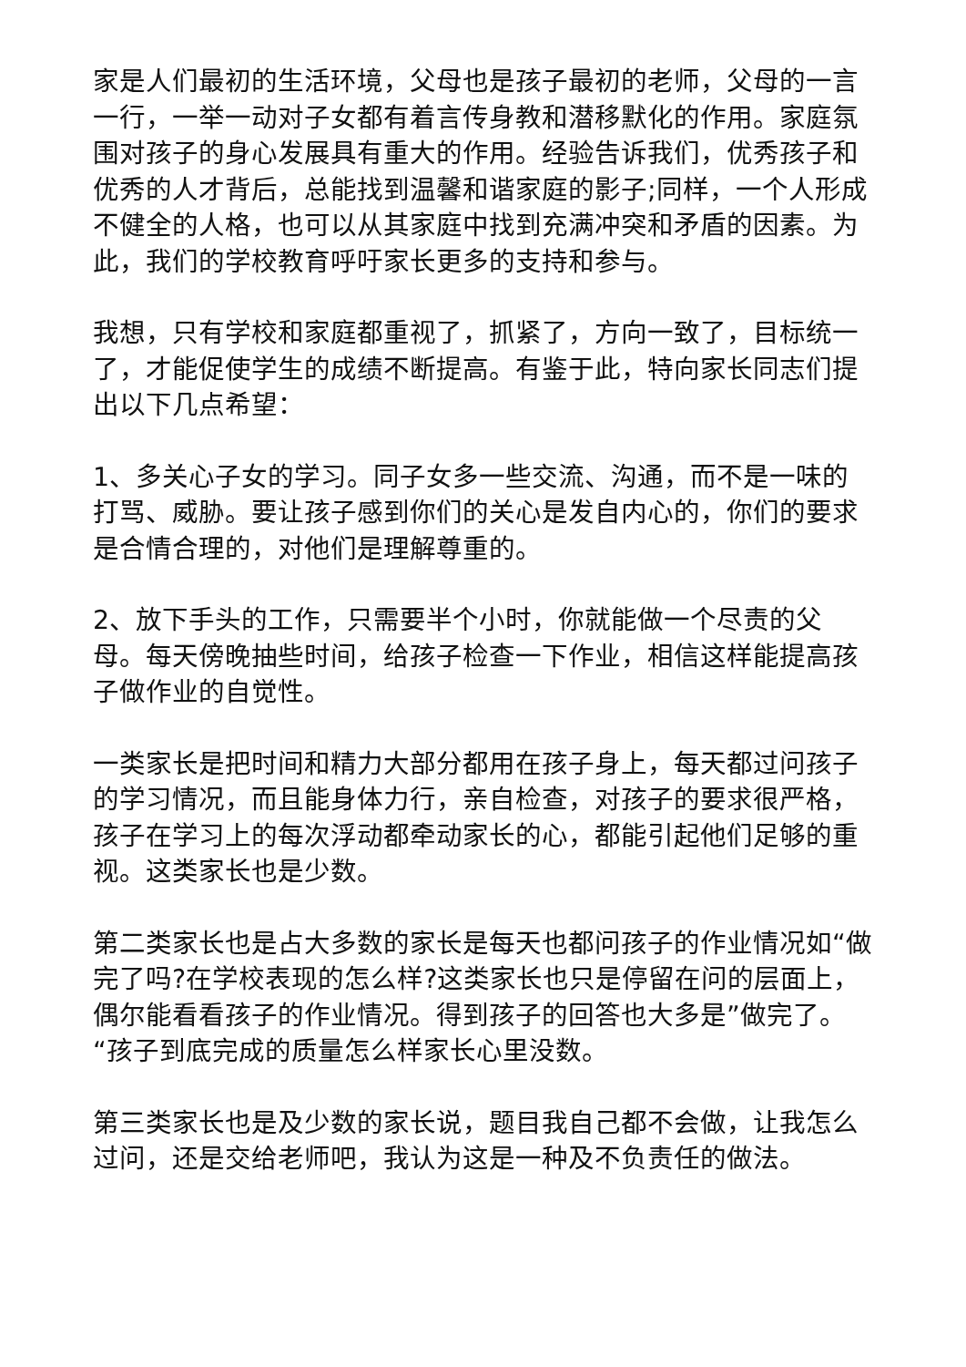家是人们最初的生活环境，父母也是孩子最初的老师，父母的一言一行，一举一动对子女都有着言传身教和潜移默化的作用。家庭氛围对孩子的身心发展具有重大的作用。经验告诉我们，优秀孩子和优秀的人才背后，总能找到温馨和谐家庭的影子;同样，一个人形成不健全的人格，也可以从其家庭中找到充满冲突和矛盾的因素。为此，我们的学校教育呼吁家长更多的支持和参与。
我想，只有学校和家庭都重视了，抓紧了，方向一致了，目标统一了，才能促使学生的成绩不断提高。有鉴于此，特向家长同志们提出以下几点希望：
1、多关心子女的学习。同子女多一些交流、沟通，而不是一味的打骂、威胁。要让孩子感到你们的关心是发自内心的，你们的要求是合情合理的，对他们是理解尊重的。
2、放下手头的工作，只需要半个小时，你就能做一个尽责的父母。每天傍晚抽些时间，给孩子检查一下作业，相信这样能提高孩子做作业的自觉性。
一类家长是把时间和精力大部分都用在孩子身上，每天都过问孩子的学习情况，而且能身体力行，亲自检查，对孩子的要求很严格，孩子在学习上的每次浮动都牵动家长的心，都能引起他们足够的重视。这类家长也是少数。
第二类家长也是占大多数的家长是每天也都问孩子的作业情况如“做完了吗?在学校表现的怎么样?这类家长也只是停留在问的层面上，偶尔能看看孩子的作业情况。得到孩子的回答也大多是”做完了。“孩子到底完成的质量怎么样家长心里没数。
第三类家长也是及少数的家长说，题目我自己都不会做，让我怎么过问，还是交给老师吧，我认为这是一种及不负责任的做法。